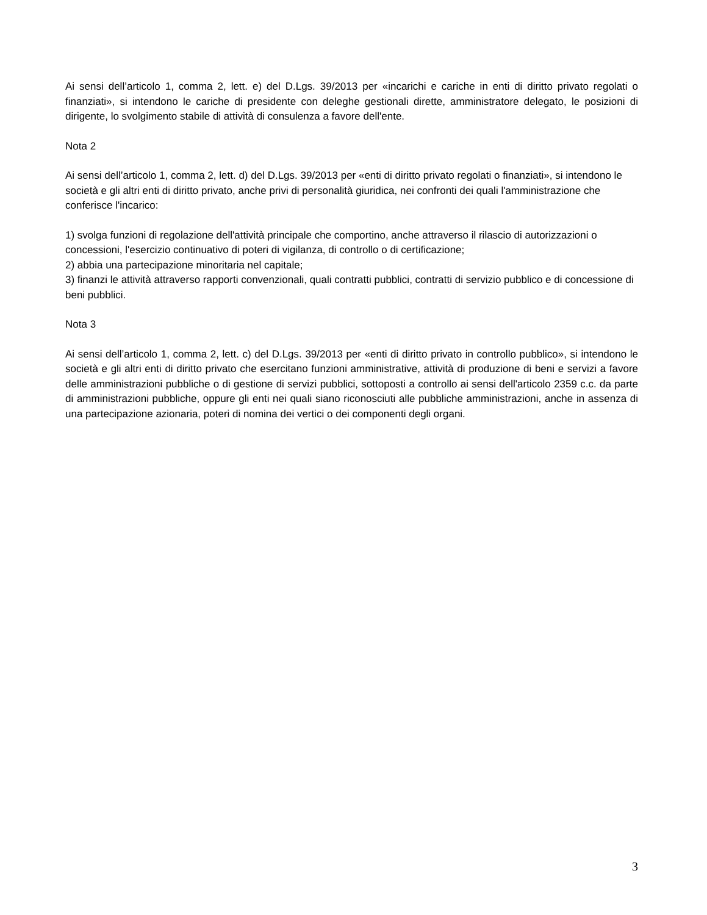Ai sensi dell’articolo 1, comma 2, lett. e) del D.Lgs. 39/2013 per «incarichi e cariche in enti di diritto privato regolati o finanziati», si intendono le cariche di presidente con deleghe gestionali dirette, amministratore delegato, le posizioni di dirigente, lo svolgimento stabile di attività di consulenza a favore dell'ente.
Nota 2
Ai sensi dell’articolo 1, comma 2, lett. d) del D.Lgs. 39/2013 per «enti di diritto privato regolati o finanziati», si intendono le società e gli altri enti di diritto privato, anche privi di personalità giuridica, nei confronti dei quali l'amministrazione che conferisce l'incarico:
1) svolga funzioni di regolazione dell'attività principale che comportino, anche attraverso il rilascio di autorizzazioni o concessioni, l'esercizio continuativo di poteri di vigilanza, di controllo o di certificazione;
2) abbia una partecipazione minoritaria nel capitale;
3) finanzi le attività attraverso rapporti convenzionali, quali contratti pubblici, contratti di servizio pubblico e di concessione di beni pubblici.
Nota 3
Ai sensi dell’articolo 1, comma 2, lett. c) del D.Lgs. 39/2013 per «enti di diritto privato in controllo pubblico», si intendono le società e gli altri enti di diritto privato che esercitano funzioni amministrative, attività di produzione di beni e servizi a favore delle amministrazioni pubbliche o di gestione di servizi pubblici, sottoposti a controllo ai sensi dell'articolo 2359 c.c. da parte di amministrazioni pubbliche, oppure gli enti nei quali siano riconosciuti alle pubbliche amministrazioni, anche in assenza di una partecipazione azionaria, poteri di nomina dei vertici o dei componenti degli organi.
3